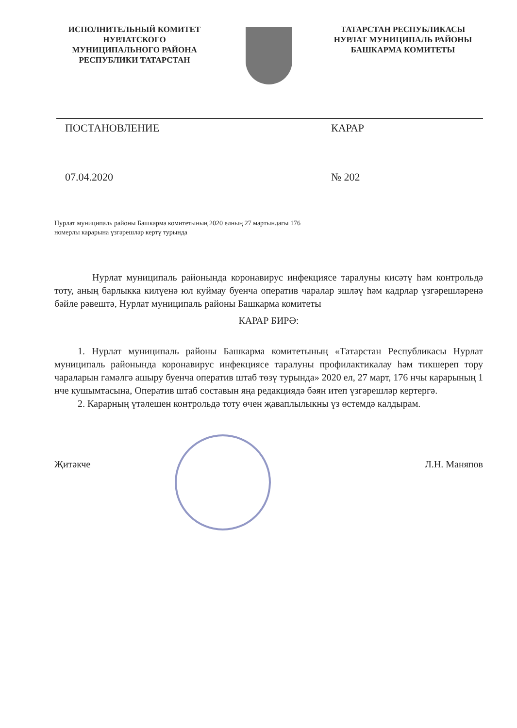ИСПОЛНИТЕЛЬНЫЙ КОМИТЕТ
НУРЛАТСКОГО
МУНИЦИПАЛЬНОГО РАЙОНА
РЕСПУБЛИКИ ТАТАРСТАН
ТАТАРСТАН РЕСПУБЛИКАСЫ
НУРЛАТ МУНИЦИПАЛЬ РАЙОНЫ
БАШКАРМА КОМИТЕТЫ
ПОСТАНОВЛЕНИЕ КАРАР
07.04.2020 № 202
Нурлат муниципаль районы Башкарма комитетының 2020 елның 27 мартындагы 176 номерлы карарына үзгәрешләр кертү турында
Нурлат муниципаль районында коронавирус инфекциясе таралуны кисәтү һәм контрольдә тоту, аның барлыкка килүенә юл куймау буенча оператив чаралар эшләү һәм кадрлар үзгәрешләренә бәйле рәвештә, Нурлат муниципаль районы Башкарма комитеты
КАРАР БИРӘ:
1. Нурлат муниципаль районы Башкарма комитетының «Татарстан Республикасы Нурлат муниципаль районында коронавирус инфекциясе таралуны профилактикалау һәм тикшереп тору чараларын гамәлгә ашыру буенча оператив штаб төзү турында» 2020 ел, 27 март, 176 нчы карарының 1 нче кушымтасына, Оператив штаб составын яңа редакциядә бәян итеп үзгәрешләр кертергә.
2. Карарның үтәлешен контрольдә тоту өчен җаваплылыкны үз өстемдә калдырам.
Җитәкче Л.Н. Маняпов